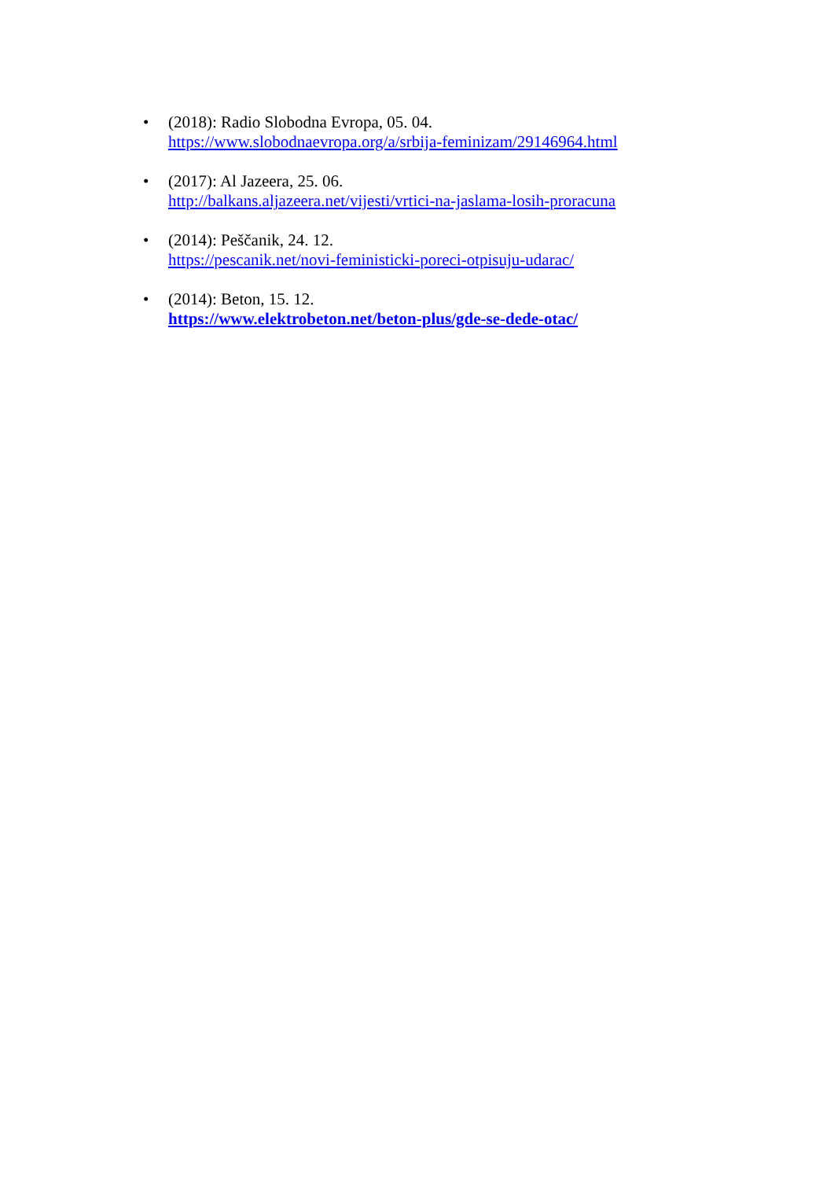• (2018): Radio Slobodna Evropa, 05. 04.
https://www.slobodnaevropa.org/a/srbija-feminizam/29146964.html
• (2017): Al Jazeera, 25. 06.
http://balkans.aljazeera.net/vijesti/vrtici-na-jaslama-losih-proracuna
• (2014): Peščanik, 24. 12.
https://pescanik.net/novi-feministicki-poreci-otpisuju-udarac/
• (2014): Beton, 15. 12.
https://www.elektrobeton.net/beton-plus/gde-se-dede-otac/